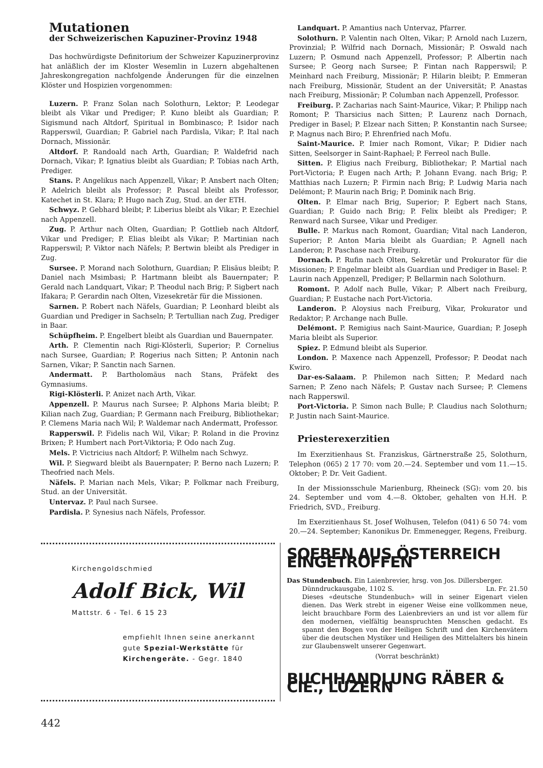Mutationen
der Schweizerischen Kapuziner-Provinz 1948
Das hochwürdigste Definitorium der Schweizer Kapuzinerprovinz hat anläßlich der im Kloster Wesemlin in Luzern abgehaltenen Jahreskongregation nachfolgende Änderungen für die einzelnen Klöster und Hospizien vorgenommen:
Luzern. P. Franz Solan nach Solothurn, Lektor; P. Leodegar bleibt als Vikar und Prediger; P. Kuno bleibt als Guardian; P. Sigismund nach Altdorf, Spiritual in Bombinasco; P. Isidor nach Rapperswil, Guardian; P. Gabriel nach Pardisla, Vikar; P. Ital nach Dornach, Missionär.
Altdorf. P. Randoald nach Arth, Guardian; P. Waldefrid nach Dornach, Vikar; P. Ignatius bleibt als Guardian; P. Tobias nach Arth, Prediger.
Stans. P. Angelikus nach Appenzell, Vikar; P. Ansbert nach Olten; P. Adelrich bleibt als Professor; P. Pascal bleibt als Professor, Katechet in St. Klara; P. Hugo nach Zug, Stud. an der ETH.
Schwyz. P. Gebhard bleibt; P. Liberius bleibt als Vikar; P. Ezechiel nach Appenzell.
Zug. P. Arthur nach Olten, Guardian; P. Gottlieb nach Altdorf, Vikar und Prediger; P. Elias bleibt als Vikar; P. Martinian nach Rapperswil; P. Viktor nach Näfels; P. Bertwin bleibt als Prediger in Zug.
Sursee. P. Morand nach Solothurn, Guardian; P. Elisäus bleibt; P. Daniel nach Msimbasi; P. Hartmann bleibt als Bauernpater; P. Gerald nach Landquart, Vikar; P. Theodul nach Brig; P. Sigbert nach Ifakara; P. Gerardin nach Olten, Vizesekretär für die Missionen.
Sarnen. P. Robert nach Näfels, Guardian; P. Leonhard bleibt als Guardian und Prediger in Sachseln; P. Tertullian nach Zug, Prediger in Baar.
Schüpfheim. P. Engelbert bleibt als Guardian und Bauernpater.
Arth. P. Clementin nach Rigi-Klösterli, Superior; P. Cornelius nach Sursee, Guardian; P. Rogerius nach Sitten; P. Antonin nach Sarnen, Vikar; P. Sanctin nach Sarnen.
Andermatt. P. Bartholomäus nach Stans, Präfekt des Gymnasiums.
Rigi-Klösterli. P. Anizet nach Arth, Vikar.
Appenzell. P. Maurus nach Sursee; P. Alphons Maria bleibt; P. Kilian nach Zug, Guardian; P. Germann nach Freiburg, Bibliothekar; P. Clemens Maria nach Wil; P. Waldemar nach Andermatt, Professor.
Rapperswil. P. Fidelis nach Wil, Vikar; P. Roland in die Provinz Brixen; P. Humbert nach Port-Viktoria; P. Odo nach Zug.
Mels. P. Victricius nach Altdorf; P. Wilhelm nach Schwyz.
Wil. P. Siegward bleibt als Bauernpater; P. Berno nach Luzern; P. Theofried nach Mels.
Näfels. P. Marian nach Mels, Vikar; P. Folkmar nach Freiburg, Stud. an der Universität.
Untervaz. P. Paul nach Sursee.
Pardisla. P. Synesius nach Näfels, Professor.
Landquart. P. Amantius nach Untervaz, Pfarrer.
Solothurn. P. Valentin nach Olten, Vikar; P. Arnold nach Luzern, Provinzial; P. Wilfrid nach Dornach, Missionär; P. Oswald nach Luzern; P. Osmund nach Appenzell, Professor; P. Albertin nach Sursee; P. Georg nach Sursee; P. Fintan nach Rapperswil; P. Meinhard nach Freiburg, Missionär; P. Hilarin bleibt; P. Emmeran nach Freiburg, Missionär, Student an der Universität; P. Anastas nach Freiburg, Missionär; P. Columban nach Appenzell, Professor.
Freiburg. P. Zacharias nach Saint-Maurice, Vikar; P. Philipp nach Romont; P. Tharsicius nach Sitten; P. Laurenz nach Dornach, Prediger in Basel; P. Elzear nach Sitten; P. Konstantin nach Sursee; P. Magnus nach Biro; P. Ehrenfried nach Mofu.
Saint-Maurice. P. Imier nach Romont, Vikar; P. Didier nach Sitten, Seelsorger in Saint-Raphael; P. Ferreol nach Bulle.
Sitten. P. Eligius nach Freiburg, Bibliothekar; P. Martial nach Port-Victoria; P. Eugen nach Arth; P. Johann Evang. nach Brig; P. Matthias nach Luzern; P. Firmin nach Brig; P. Ludwig Maria nach Delémont; P. Maurin nach Brig; P. Dominik nach Brig.
Olten. P. Elmar nach Brig, Superior; P. Egbert nach Stans, Guardian; P. Guido nach Brig; P. Felix bleibt als Prediger; P. Renward nach Sursee, Vikar und Prediger.
Bulle. P. Markus nach Romont, Guardian; Vital nach Landeron, Superior; P. Anton Maria bleibt als Guardian; P. Agnell nach Landeron; P. Paschase nach Freiburg.
Dornach. P. Rufin nach Olten, Sekretär und Prokurator für die Missionen; P. Engelmar bleibt als Guardian und Prediger in Basel: P. Laurin nach Appenzell, Prediger; P. Bellarmin nach Solothurn.
Romont. P. Adolf nach Bulle, Vikar; P. Albert nach Freiburg, Guardian; P. Eustache nach Port-Victoria.
Landeron. P. Aloysius nach Freiburg, Vikar, Prokurator und Redaktor; P. Archange nach Bulle.
Delémont. P. Remigius nach Saint-Maurice, Guardian; P. Joseph Maria bleibt als Superior.
Spiez. P. Edmund bleibt als Superior.
London. P. Maxence nach Appenzell, Professor; P. Deodat nach Kwiro.
Dar-es-Salaam. P. Philemon nach Sitten; P. Medard nach Sarnen; P. Zeno nach Näfels; P. Gustav nach Sursee; P. Clemens nach Rapperswil.
Port-Victoria. P. Simon nach Bulle; P. Claudius nach Solothurn; P. Justin nach Saint-Maurice.
Priesterexerzitien
Im Exerzitienhaus St. Franziskus, Gärtnerstraße 25, Solothurn, Telephon (065) 2 17 70: vom 20.—24. September und vom 11.—15. Oktober; P. Dr. Veit Gadient.
In der Missionsschule Marienburg, Rheineck (SG): vom 20. bis 24. September und vom 4.—8. Oktober, gehalten von H.H. P. Friedrich, SVD., Freiburg.
Im Exerzitienhaus St. Josef Wolhusen, Telefon (041) 6 50 74: vom 20.—24. September; Kanonikus Dr. Emmenegger, Regens, Freiburg.
Kirchengoldschmied
Adolf Bick, Wil
Mattstr. 6 - Tel. 6 15 23
empfiehlt Ihnen seine anerkannt
gute Spezial-Werkstätte für
Kirchengeräte. - Gegr. 1840
SOEBEN AUS ÖSTERREICH EINGETROFFEN
Das Stundenbuch. Ein Laienbrevier, hrsg. von Jos. Dillersberger.
Dünndruckausgabe, 1102 S. Ln. Fr. 21.50
Dieses «deutsche Stundenbuch» will in seiner Eigenart vielen dienen. Das Werk strebt in eigener Weise eine vollkommen neue, leicht brauchbare Form des Laienbreviers an und ist vor allem für den modernen, vielfältig beanspruchten Menschen gedacht. Es spannt den Bogen von der Heiligen Schrift und den Kirchenvätern über die deutschen Mystiker und Heiligen des Mittelalters bis hinein zur Glaubenswelt unserer Gegenwart.
(Vorrat beschränkt)
BUCHHANDLUNG RÄBER & CIE., LUZERN
442